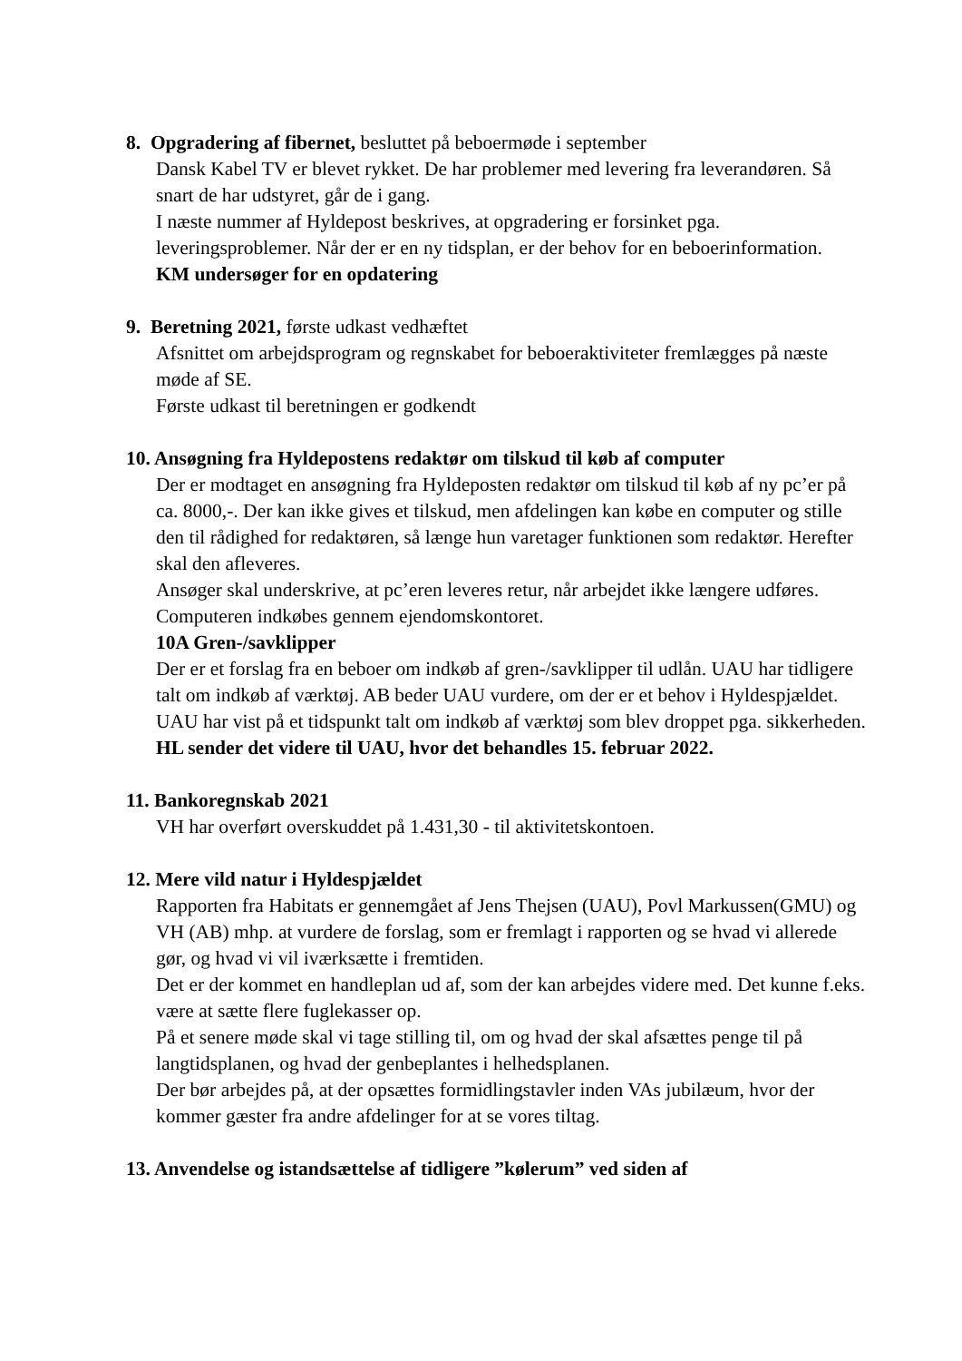8. Opgradering af fibernet, besluttet på beboermøde i september
Dansk Kabel TV er blevet rykket. De har problemer med levering fra leverandøren. Så snart de har udstyret, går de i gang.
I næste nummer af Hyldepost beskrives, at opgradering er forsinket pga. leveringsproblemer. Når der er en ny tidsplan, er der behov for en beboerinformation.
KM undersøger for en opdatering
9. Beretning 2021, første udkast vedhæftet
Afsnittet om arbejdsprogram og regnskabet for beboeraktiviteter fremlægges på næste møde af SE.
Første udkast til beretningen er godkendt
10. Ansøgning fra Hyldepostens redaktør om tilskud til køb af computer
Der er modtaget en ansøgning fra Hyldeposten redaktør om tilskud til køb af ny pc’er på ca. 8000,-. Der kan ikke gives et tilskud, men afdelingen kan købe en computer og stille den til rådighed for redaktøren, så længe hun varetager funktionen som redaktør. Herefter skal den afleveres.
Ansøger skal underskrive, at pc’eren leveres retur, når arbejdet ikke længere udføres.
Computeren indkøbes gennem ejendomskontoret.
10A Gren-/savklipper
Der er et forslag fra en beboer om indkøb af gren-/savklipper til udlån. UAU har tidligere talt om indkøb af værktøj. AB beder UAU vurdere, om der er et behov i Hyldespjældet. UAU har vist på et tidspunkt talt om indkøb af værktøj som blev droppet pga. sikkerheden.
HL sender det videre til UAU, hvor det behandles 15. februar 2022.
11. Bankoregnskab 2021
VH har overført overskuddet på 1.431,30 - til aktivitetskontoen.
12. Mere vild natur i Hyldespjældet
Rapporten fra Habitats er gennemgået af Jens Thejsen (UAU), Povl Markussen(GMU) og VH (AB) mhp. at vurdere de forslag, som er fremlagt i rapporten og se hvad vi allerede gør, og hvad vi vil iværksætte i fremtiden.
Det er der kommet en handleplan ud af, som der kan arbejdes videre med. Det kunne f.eks. være at sætte flere fuglekasser op.
På et senere møde skal vi tage stilling til, om og hvad der skal afsættes penge til på langtidsplanen, og hvad der genbeplantes i helhedsplanen.
Der bør arbejdes på, at der opsættes formidlingstavler inden VAs jubilæum, hvor der kommer gæster fra andre afdelinger for at se vores tiltag.
13. Anvendelse og istandsættelse af tidligere ”kølerum” ved siden af